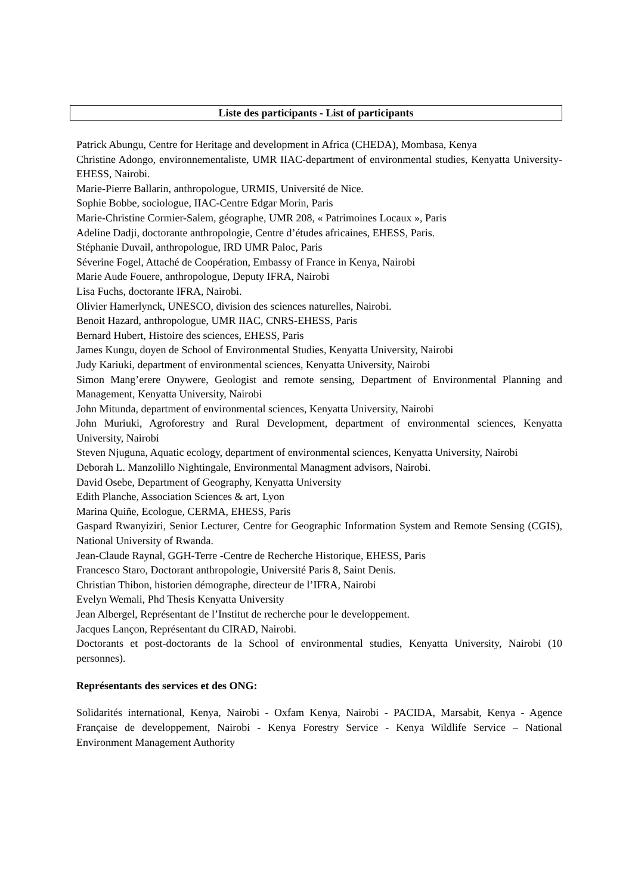Liste des participants - List of participants
Patrick Abungu, Centre for Heritage and development in Africa (CHEDA), Mombasa, Kenya
Christine Adongo, environnementaliste, UMR IIAC-department of environmental studies, Kenyatta University-EHESS, Nairobi.
Marie-Pierre Ballarin, anthropologue, URMIS, Université de Nice.
Sophie Bobbe, sociologue, IIAC-Centre Edgar Morin, Paris
Marie-Christine Cormier-Salem, géographe, UMR 208, « Patrimoines Locaux », Paris
Adeline Dadji, doctorante anthropologie, Centre d’études africaines, EHESS, Paris.
Stéphanie Duvail, anthropologue, IRD UMR Paloc, Paris
Séverine Fogel, Attaché de Coopération, Embassy of France in Kenya, Nairobi
Marie Aude Fouere, anthropologue, Deputy IFRA, Nairobi
Lisa Fuchs, doctorante IFRA, Nairobi.
Olivier Hamerlynck, UNESCO, division des sciences naturelles, Nairobi.
Benoit Hazard, anthropologue, UMR IIAC, CNRS-EHESS, Paris
Bernard Hubert, Histoire des sciences, EHESS, Paris
James Kungu, doyen de School of Environmental Studies, Kenyatta University, Nairobi
Judy Kariuki, department of environmental sciences, Kenyatta University, Nairobi
Simon Mang’erere Onywere, Geologist and remote sensing, Department of Environmental Planning and Management, Kenyatta University, Nairobi
John Mitunda, department of environmental sciences, Kenyatta University, Nairobi
John Muriuki, Agroforestry and Rural Development, department of environmental sciences, Kenyatta University, Nairobi
Steven Njuguna, Aquatic ecology, department of environmental sciences, Kenyatta University, Nairobi
Deborah L. Manzolillo Nightingale, Environmental Managment advisors, Nairobi.
David Osebe, Department of Geography, Kenyatta University
Edith Planche, Association Sciences & art, Lyon
Marina Quiñe, Ecologue, CERMA, EHESS, Paris
Gaspard Rwanyiziri, Senior Lecturer, Centre for Geographic Information System and Remote Sensing (CGIS), National University of Rwanda.
Jean-Claude Raynal, GGH-Terre -Centre de Recherche Historique, EHESS, Paris
Francesco Staro, Doctorant anthropologie, Université Paris 8, Saint Denis.
Christian Thibon, historien démographe, directeur de l’IFRA, Nairobi
Evelyn Wemali, Phd Thesis Kenyatta University
Jean Albergel, Représentant de l’Institut de recherche pour le developpement.
Jacques Lançon, Représentant du CIRAD, Nairobi.
Doctorants et post-doctorants de la School of environmental studies, Kenyatta University, Nairobi (10 personnes).
Représentants des services et des ONG:
Solidarités international, Kenya, Nairobi - Oxfam Kenya, Nairobi - PACIDA, Marsabit, Kenya - Agence Française de developpement, Nairobi - Kenya Forestry Service - Kenya Wildlife Service – National Environment Management Authority